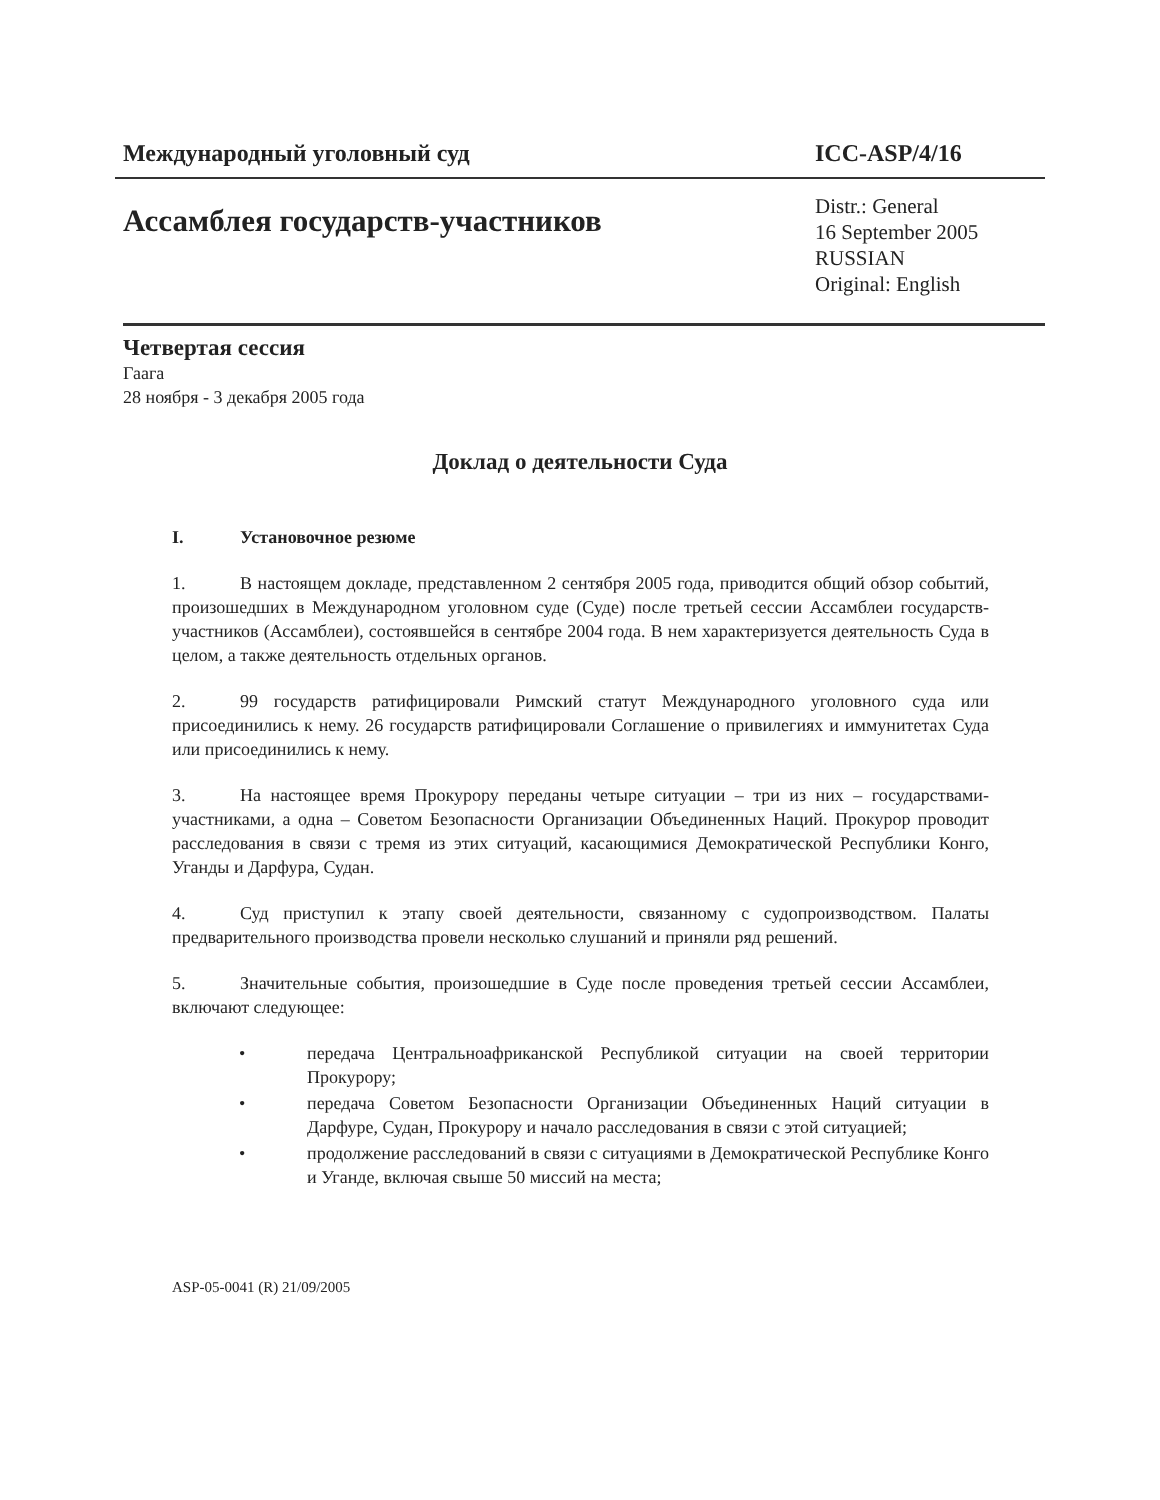Международный уголовный суд ICC-ASP/4/16
Ассамблея государств-участников
Distr.: General
16 September 2005
RUSSIAN
Original: English
Четвертая сессия
Гаага
28 ноября - 3 декабря 2005 года
Доклад о деятельности Суда
I. Установочное резюме
1. В настоящем докладе, представленном 2 сентября 2005 года, приводится общий обзор событий, произошедших в Международном уголовном суде (Суде) после третьей сессии Ассамблеи государств-участников (Ассамблеи), состоявшейся в сентябре 2004 года. В нем характеризуется деятельность Суда в целом, а также деятельность отдельных органов.
2. 99 государств ратифицировали Римский статут Международного уголовного суда или присоединились к нему. 26 государств ратифицировали Соглашение о привилегиях и иммунитетах Суда или присоединились к нему.
3. На настоящее время Прокурору переданы четыре ситуации – три из них – государствами-участниками, а одна – Советом Безопасности Организации Объединенных Наций. Прокурор проводит расследования в связи с тремя из этих ситуаций, касающимися Демократической Республики Конго, Уганды и Дарфура, Судан.
4. Суд приступил к этапу своей деятельности, связанному с судопроизводством. Палаты предварительного производства провели несколько слушаний и приняли ряд решений.
5. Значительные события, произошедшие в Суде после проведения третьей сессии Ассамблеи, включают следующее:
• передача Центральноафриканской Республикой ситуации на своей территории Прокурору;
• передача Советом Безопасности Организации Объединенных Наций ситуации в Дарфуре, Судан, Прокурору и начало расследования в связи с этой ситуацией;
• продолжение расследований в связи с ситуациями в Демократической Республике Конго и Уганде, включая свыше 50 миссий на места;
ASP-05-0041 (R) 21/09/2005